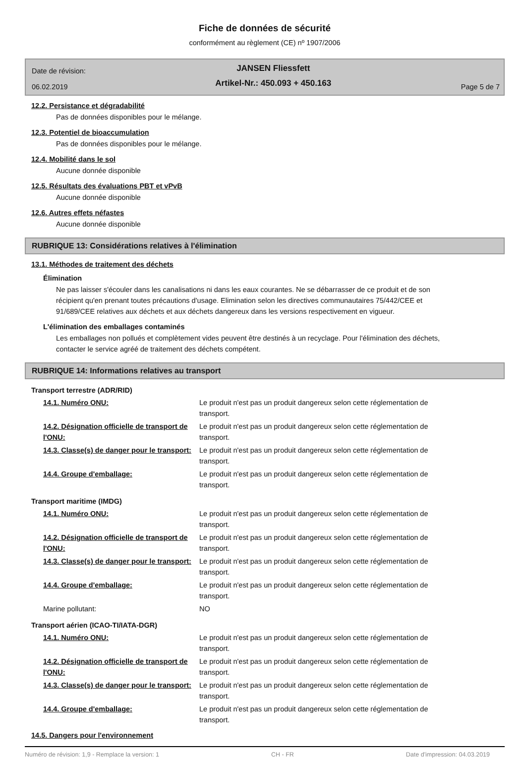Fiche de données de sécurité
conformément au règlement (CE) nº 1907/2006
Date de révision:
06.02.2019
JANSEN Fliessfett
Artikel-Nr.: 450.093 + 450.163
Page 5 de 7
12.2. Persistance et dégradabilité
Pas de données disponibles pour le mélange.
12.3. Potentiel de bioaccumulation
Pas de données disponibles pour le mélange.
12.4. Mobilité dans le sol
Aucune donnée disponible
12.5. Résultats des évaluations PBT et vPvB
Aucune donnée disponible
12.6. Autres effets néfastes
Aucune donnée disponible
RUBRIQUE 13: Considérations relatives à l'élimination
13.1. Méthodes de traitement des déchets
Élimination
Ne pas laisser s'écouler dans les canalisations ni dans les eaux courantes. Ne se débarrasser de ce produit et de son récipient qu'en prenant toutes précautions d'usage. Elimination selon les directives communautaires 75/442/CEE et 91/689/CEE relatives aux déchets et aux déchets dangereux dans les versions respectivement en vigueur.
L'élimination des emballages contaminés
Les emballages non pollués et complètement vides peuvent être destinés à un recyclage. Pour l'élimination des déchets, contacter le service agréé de traitement des déchets compétent.
RUBRIQUE 14: Informations relatives au transport
Transport terrestre (ADR/RID)
14.1. Numéro ONU: Le produit n'est pas un produit dangereux selon cette réglementation de transport.
14.2. Désignation officielle de transport de l'ONU:
Le produit n'est pas un produit dangereux selon cette réglementation de transport.
14.3. Classe(s) de danger pour le transport:
Le produit n'est pas un produit dangereux selon cette réglementation de transport.
14.4. Groupe d'emballage: Le produit n'est pas un produit dangereux selon cette réglementation de transport.
Transport maritime (IMDG)
14.1. Numéro ONU: Le produit n'est pas un produit dangereux selon cette réglementation de transport.
14.2. Désignation officielle de transport de l'ONU:
Le produit n'est pas un produit dangereux selon cette réglementation de transport.
14.3. Classe(s) de danger pour le transport:
Le produit n'est pas un produit dangereux selon cette réglementation de transport.
14.4. Groupe d'emballage: Le produit n'est pas un produit dangereux selon cette réglementation de transport.
Marine pollutant: NO
Transport aérien (ICAO-TI/IATA-DGR)
14.1. Numéro ONU: Le produit n'est pas un produit dangereux selon cette réglementation de transport.
14.2. Désignation officielle de transport de l'ONU:
Le produit n'est pas un produit dangereux selon cette réglementation de transport.
14.3. Classe(s) de danger pour le transport:
Le produit n'est pas un produit dangereux selon cette réglementation de transport.
14.4. Groupe d'emballage: Le produit n'est pas un produit dangereux selon cette réglementation de transport.
14.5. Dangers pour l'environnement
Numéro de révision: 1,9 - Remplace la version: 1 CH - FR Date d'impression: 04.03.2019